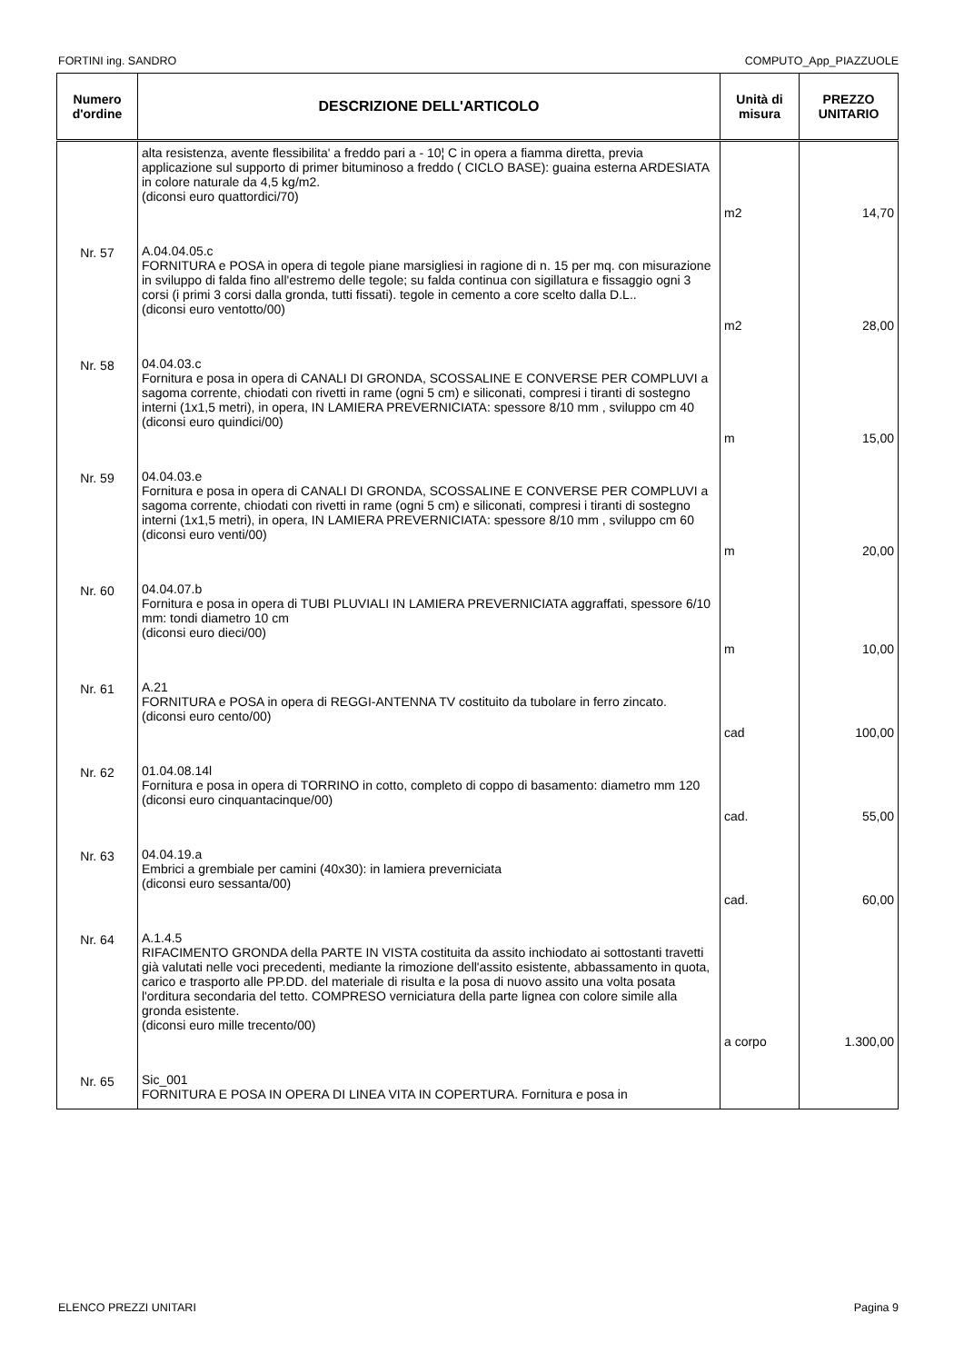FORTINI ing. SANDRO COMPUTO_App_PIAZZUOLE
| Numero d'ordine | DESCRIZIONE DELL'ARTICOLO | Unità di misura | PREZZO UNITARIO |
| --- | --- | --- | --- |
| | alta resistenza, avente flessibilita' a freddo pari a - 10¦ C in opera a fiamma diretta, previa applicazione sul supporto di primer bituminoso a freddo ( CICLO BASE): guaina esterna ARDESIATA in colore naturale da 4,5 kg/m2. (diconsi euro quattordici/70) | m2 | 14,70 |
| Nr. 57 | A.04.04.05.c FORNITURA e POSA in opera di tegole piane marsigliesi in ragione di n. 15 per mq. con misurazione in sviluppo di falda fino all'estremo delle tegole; su falda continua con sigillatura e fissaggio ogni 3 corsi (i primi 3 corsi dalla gronda, tutti fissati). tegole in cemento a core scelto dalla D.L.. (diconsi euro ventotto/00) | m2 | 28,00 |
| Nr. 58 | 04.04.03.c Fornitura e posa in opera di CANALI DI GRONDA, SCOSSALINE E CONVERSE PER COMPLUVI a sagoma corrente, chiodati con rivetti in rame (ogni 5 cm) e siliconati, compresi i tiranti di sostegno interni (1x1,5 metri), in opera, IN LAMIERA PREVERNICIATA: spessore 8/10 mm , sviluppo cm 40 (diconsi euro quindici/00) | m | 15,00 |
| Nr. 59 | 04.04.03.e Fornitura e posa in opera di CANALI DI GRONDA, SCOSSALINE E CONVERSE PER COMPLUVI a sagoma corrente, chiodati con rivetti in rame (ogni 5 cm) e siliconati, compresi i tiranti di sostegno interni (1x1,5 metri), in opera, IN LAMIERA PREVERNICIATA: spessore 8/10 mm , sviluppo cm 60 (diconsi euro venti/00) | m | 20,00 |
| Nr. 60 | 04.04.07.b Fornitura e posa in opera di TUBI PLUVIALI IN LAMIERA PREVERNICIATA aggraffati, spessore 6/10 mm: tondi diametro 10 cm (diconsi euro dieci/00) | m | 10,00 |
| Nr. 61 | A.21 FORNITURA e POSA in opera di REGGI-ANTENNA TV costituito da tubolare in ferro zincato. (diconsi euro cento/00) | cad | 100,00 |
| Nr. 62 | 01.04.08.14l Fornitura e posa in opera di TORRINO in cotto, completo di coppo di basamento: diametro mm 120 (diconsi euro cinquantacinque/00) | cad. | 55,00 |
| Nr. 63 | 04.04.19.a Embrici a grembiale per camini (40x30): in lamiera preverniciata (diconsi euro sessanta/00) | cad. | 60,00 |
| Nr. 64 | A.1.4.5 RIFACIMENTO GRONDA della PARTE IN VISTA costituita da assito inchiodato ai sottostanti travetti già valutati nelle voci precedenti, mediante la rimozione dell'assito esistente, abbassamento in quota, carico e trasporto alle PP.DD. del materiale di risulta e la posa di nuovo assito una volta posata l'orditura secondaria del tetto. COMPRESO verniciatura della parte lignea con colore simile alla gronda esistente. (diconsi euro mille trecento/00) | a corpo | 1.300,00 |
| Nr. 65 | Sic_001 FORNITURA E POSA IN OPERA DI LINEA VITA IN COPERTURA. Fornitura e posa in | | |
ELENCO PREZZI UNITARI Pagina 9